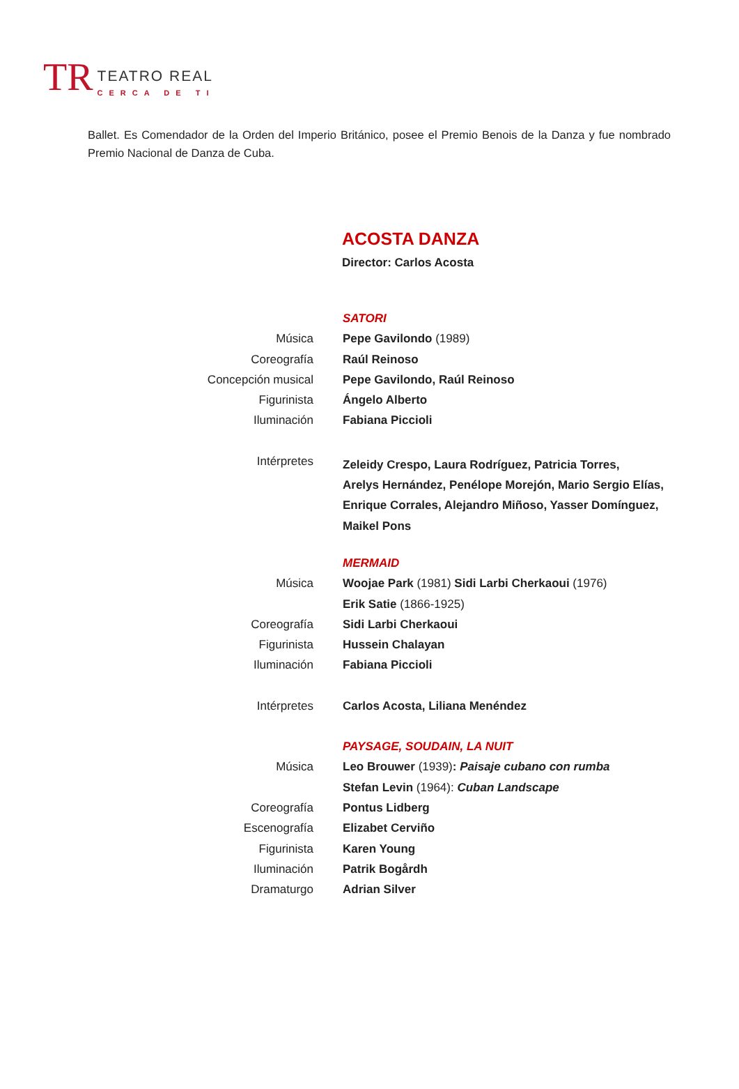TR
TEATRO REAL
CERCA DE TI
Ballet. Es Comendador de la Orden del Imperio Británico, posee el Premio Benois de la Danza y fue nombrado Premio Nacional de Danza de Cuba.
ACOSTA DANZA
Director: Carlos Acosta
| | SATORI |
| Música | Pepe Gavilondo (1989) |
| Coreografía | Raúl Reinoso |
| Concepción musical | Pepe Gavilondo, Raúl Reinoso |
| Figurinista | Ángelo Alberto |
| Iluminación | Fabiana Piccioli |
| Intérpretes | Zeleidy Crespo, Laura Rodríguez, Patricia Torres, Arelys Hernández, Penélope Morejón, Mario Sergio Elías, Enrique Corrales, Alejandro Miñoso, Yasser Domínguez, Maikel Pons |
| | MERMAID |
| Música | Woojae Park (1981) Sidi Larbi Cherkaoui (1976) |
| | Erik Satie (1866-1925) |
| Coreografía | Sidi Larbi Cherkaoui |
| Figurinista | Hussein Chalayan |
| Iluminación | Fabiana Piccioli |
| Intérpretes | Carlos Acosta, Liliana Menéndez |
| | PAYSAGE, SOUDAIN, LA NUIT |
| Música | Leo Brouwer (1939) : Paisaje cubano con rumba |
| | Stefan Levin (1964): Cuban Landscape |
| Coreografía | Pontus Lidberg |
| Escenografía | Elizabet Cerviño |
| Figurinista | Karen Young |
| Iluminación | Patrik Bogårdh |
| Dramaturgo | Adrian Silver |